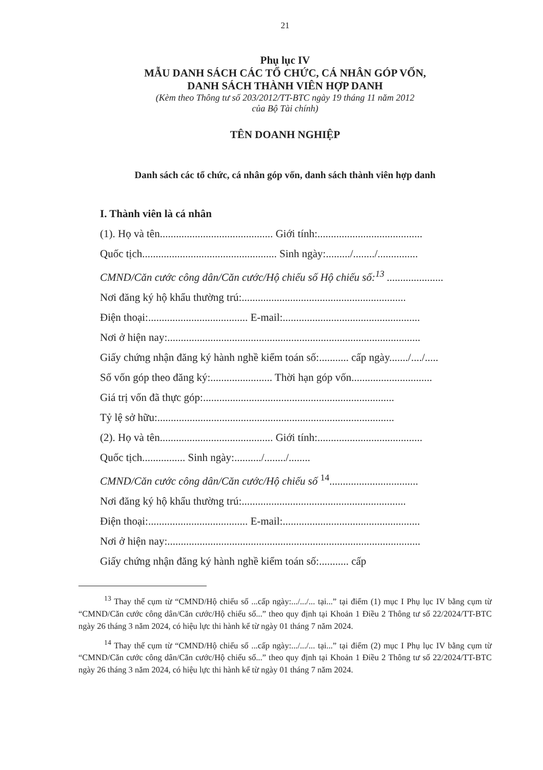21
Phụ lục IV
MẪU DANH SÁCH CÁC TỔ CHỨC, CÁ NHÂN GÓP VỐN,
DANH SÁCH THÀNH VIÊN HỢP DANH
(Kèm theo Thông tư số 203/2012/TT-BTC ngày 19 tháng 11 năm 2012
của Bộ Tài chính)
TÊN DOANH NGHIỆP
Danh sách các tổ chức, cá nhân góp vốn, danh sách thành viên hợp danh
I. Thành viên là cá nhân
(1). Họ và tên.......................................... Giới tính:.......................................
Quốc tịch.................................................. Sinh ngày:........./......../...............
CMND/Căn cước công dân/Căn cước/Hộ chiếu số Hộ chiếu số:<sup>13</sup> .....................
Nơi đăng ký hộ khẩu thường trú:.............................................................
Điện thoại:..................................... E-mail:...................................................
Nơi ở hiện nay:..............................................................................................
Giấy chứng nhận đăng ký hành nghề kiểm toán số:........... cấp ngày......./..../.....
Số vốn góp theo đăng ký:....................... Thời hạn góp vốn..............................
Giá trị vốn đã thực góp:.......................................................................
Tỷ lệ sở hữu:........................................................................................
(2). Họ và tên.......................................... Giới tính:.......................................
Quốc tịch................ Sinh ngày:........../......../........
CMND/Căn cước công dân/Căn cước/Hộ chiếu số <sup>14</sup>.................................
Nơi đăng ký hộ khẩu thường trú:.............................................................
Điện thoại:..................................... E-mail:...................................................
Nơi ở hiện nay:..............................................................................................
Giấy chứng nhận đăng ký hành nghề kiểm toán số:........... cấp
<sup>13</sup> Thay thế cụm từ “CMND/Hộ chiếu số ...cấp ngày:.../.../... tại...” tại điểm (1) mục I Phụ lục IV bằng cụm từ “CMND/Căn cước công dân/Căn cước/Hộ chiếu số...” theo quy định tại Khoản 1 Điều 2 Thông tư số 22/2024/TT-BTC ngày 26 tháng 3 năm 2024, có hiệu lực thi hành kể từ ngày 01 tháng 7 năm 2024.
<sup>14</sup> Thay thế cụm từ “CMND/Hộ chiếu số ...cấp ngày:.../.../... tại...” tại điểm (2) mục I Phụ lục IV bằng cụm từ “CMND/Căn cước công dân/Căn cước/Hộ chiếu số...” theo quy định tại Khoản 1 Điều 2 Thông tư số 22/2024/TT-BTC ngày 26 tháng 3 năm 2024, có hiệu lực thi hành kể từ ngày 01 tháng 7 năm 2024.